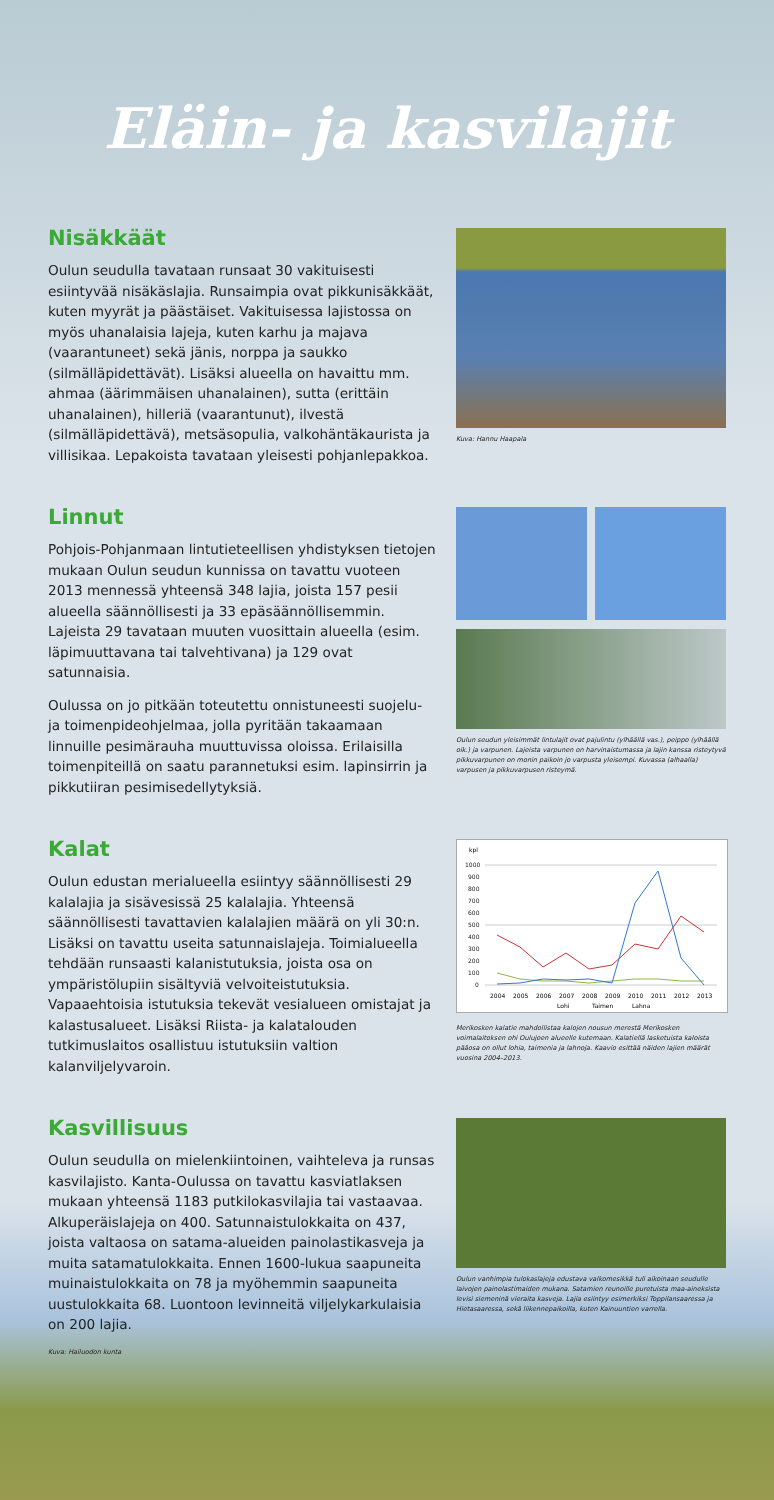Eläin- ja kasvilajit
Nisäkkäät
Oulun seudulla tavataan runsaat 30 vakituisesti esiintyvää nisäkäslajia. Runsaimpia ovat pikkunisäkkäät, kuten myyrät ja päästäiset. Vakituisessa lajistossa on myös uhanalaisia lajeja, kuten karhu ja majava (vaarantuneet) sekä jänis, norppa ja saukko (silmälläpidettävät). Lisäksi alueella on havaittu mm. ahmaa (äärimmäisen uhanalainen), sutta (erittäin uhanalainen), hilleriä (vaarantunut), ilvestä (silmälläpidettävä), metsäsopulia, valkohäntäkaurista ja villisikaa. Lepakoista tavataan yleisesti pohjanlepakkoa.
Kuva: Hannu Haapala
Linnut
Pohjois-Pohjanmaan lintutieteellisen yhdistyksen tietojen mukaan Oulun seudun kunnissa on tavattu vuoteen 2013 mennessä yhteensä 348 lajia, joista 157 pesii alueella säännöllisesti ja 33 epäsäännöllisemmin. Lajeista 29 tavataan muuten vuosittain alueella (esim. läpimuuttavana tai talvehtivana) ja 129 ovat satunnaisia.
Oulussa on jo pitkään toteutettu onnistuneesti suojelu- ja toimenpideohjelmaa, jolla pyritään takaamaan linnuille pesimärauha muuttuvissa oloissa. Erilaisilla toimenpiteillä on saatu parannetuksi esim. lapinsirrin ja pikkutiiran pesimisedellytyksiä.
Oulun seudun yleisimmät lintulajit ovat pajulintu (ylhäällä vas.), peippo (ylhäällä oik.) ja varpunen. Lajeista varpunen on harvinaistumassa ja lajin kanssa risteytyvä pikkuvarpunen on monin paikoin jo varpusta yleisempi. Kuvassa (alhaalla) varpusen ja pikkuvarpusen risteymä.
Kalat
Oulun edustan merialueella esiintyy säännöllisesti 29 kalalajia ja sisävesissä 25 kalalajia. Yhteensä säännöllisesti tavattavien kalalajien määrä on yli 30:n. Lisäksi on tavattu useita satunnaislajeja. Toimialueella tehdään runsaasti kalanistutuksia, joista osa on ympäristölupiin sisältyviä velvoiteistutuksia. Vapaaehtoisia istutuksia tekevät vesialueen omistajat ja kalastusalueet. Lisäksi Riista- ja kalatalouden tutkimuslaitos osallistuu istutuksiin valtion kalanviljelyvaroin.
kpl
1000
900
800
700
600
500
400
300
200
100
0
2004
2005
2006
2007
2008
2009
2010
2011
2012
2013
Lohi
Taimen
Lahna
Merikosken kalatie mahdollistaa kalojen nousun merestä Merikosken voimalaitoksen ohi Oulujoen alueelle kutemaan. Kalatiellä lasketuista kaloista pääosa on ollut lohia, taimenia ja lahnoja. Kaavio esittää näiden lajien määrät vuosina 2004–2013.
Kasvillisuus
Oulun seudulla on mielenkiintoinen, vaihteleva ja runsas kasvilajisto. Kanta-Oulussa on tavattu kasviatlaksen mukaan yhteensä 1183 putkilokasvilajia tai vastaavaa. Alkuperäislajeja on 400. Satunnaistulokkaita on 437, joista valtaosa on satama-alueiden painolastikasveja ja muita satamatulokkaita. Ennen 1600-lukua saapuneita muinaistulokkaita on 78 ja myöhemmin saapuneita uustulokkaita 68. Luontoon levinneitä viljelykarkulaisia on 200 lajia.
Kuva: Hailuodon kunta
Oulun vanhimpia tulokaslajeja edustava valkomesikkä tuli aikoinaan seudulle laivojen painolastimaiden mukana. Satamien reunoille puretuista maa-aineksista levisi siemeninä vieraita kasveja. Lajia esiintyy esimerkiksi Toppilansaaressa ja Hietasaaressa, sekä liikennepaikoilla, kuten Kainuuntien varrella.